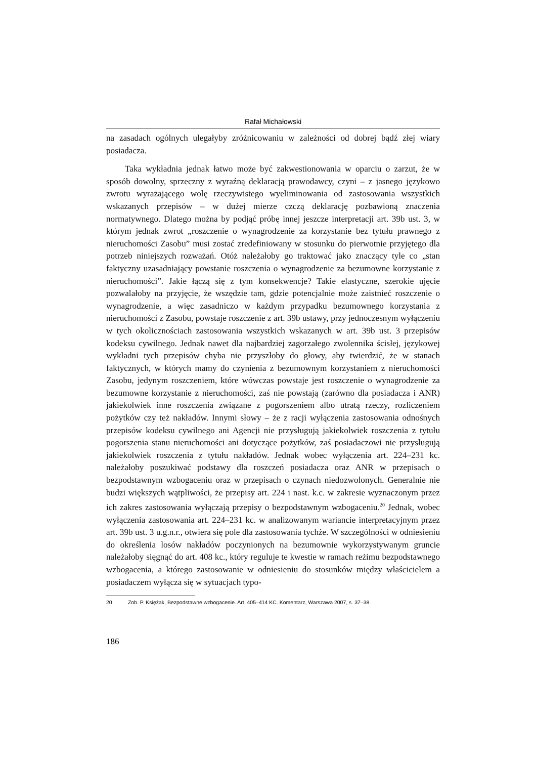Rafał Michałowski
na zasadach ogólnych ulegałyby zróżnicowaniu w zależności od dobrej bądź złej wiary posiadacza.
Taka wykładnia jednak łatwo może być zakwestionowania w oparciu o zarzut, że w sposób dowolny, sprzeczny z wyraźną deklaracją prawodawcy, czyni – z jasnego językowo zwrotu wyrażającego wolę rzeczywistego wyeliminowania od zastosowania wszystkich wskazanych przepisów – w dużej mierze czczą deklarację pozbawioną znaczenia normatywnego. Dlatego można by podjąć próbę innej jeszcze interpretacji art. 39b ust. 3, w którym jednak zwrot „roszczenie o wynagrodzenie za korzystanie bez tytułu prawnego z nieruchomości Zasobu” musi zostać zredefiniowany w stosunku do pierwotnie przyjętego dla potrzeb niniejszych rozważań. Otóż należałoby go traktować jako znaczący tyle co „stan faktyczny uzasadniający powstanie roszczenia o wynagrodzenie za bezumowne korzystanie z nieruchomości”. Jakie łączą się z tym konsekwencje? Takie elastyczne, szerokie ujęcie pozwalałoby na przyjęcie, że wszędzie tam, gdzie potencjalnie może zaistnieć roszczenie o wynagrodzenie, a więc zasadniczo w każdym przypadku bezumownego korzystania z nieruchomości z Zasobu, powstaje roszczenie z art. 39b ustawy, przy jednoczesnym wyłączeniu w tych okolicznościach zastosowania wszystkich wskazanych w art. 39b ust. 3 przepisów kodeksu cywilnego. Jednak nawet dla najbardziej zagorzałego zwolennika ścisłej, językowej wykładni tych przepisów chyba nie przyszłoby do głowy, aby twierdzić, że w stanach faktycznych, w których mamy do czynienia z bezumownym korzystaniem z nieruchomości Zasobu, jedynym roszczeniem, które wówczas powstaje jest roszczenie o wynagrodzenie za bezumowne korzystanie z nieruchomości, zaś nie powstają (zarówno dla posiadacza i ANR) jakiekolwiek inne roszczenia związane z pogorszeniem albo utratą rzeczy, rozliczeniem pożytków czy też nakładów. Innymi słowy – że z racji wyłączenia zastosowania odnośnych przepisów kodeksu cywilnego ani Agencji nie przysługują jakiekolwiek roszczenia z tytułu pogorszenia stanu nieruchomości ani dotyczące pożytków, zaś posiadaczowi nie przysługują jakiekolwiek roszczenia z tytułu nakładów. Jednak wobec wyłączenia art. 224–231 kc. należałoby poszukiwać podstawy dla roszczeń posiadacza oraz ANR w przepisach o bezpodstawnym wzbogaceniu oraz w przepisach o czynach niedozwolonych. Generalnie nie budzi większych wątpliwości, że przepisy art. 224 i nast. k.c. w zakresie wyznaczonym przez ich zakres zastosowania wyłączają przepisy o bezpodstawnym wzbogaceniu.<sup>20</sup> Jednak, wobec wyłączenia zastosowania art. 224–231 kc. w analizowanym wariancie interpretacyjnym przez art. 39b ust. 3 u.g.n.r., otwiera się pole dla zastosowania tychże. W szczególności w odniesieniu do określenia losów nakładów poczynionych na bezumownie wykorzystywanym gruncie należałoby sięgnąć do art. 408 kc., który reguluje te kwestie w ramach reżimu bezpodstawnego wzbogacenia, a którego zastosowanie w odniesieniu do stosunków między właścicielem a posiadaczem wyłącza się w sytuacjach typo-
20 Zob. P. Księżak, Bezpodstawne wzbogacenie. Art. 405–414 KC. Komentarz, Warszawa 2007, s. 37–38.
186